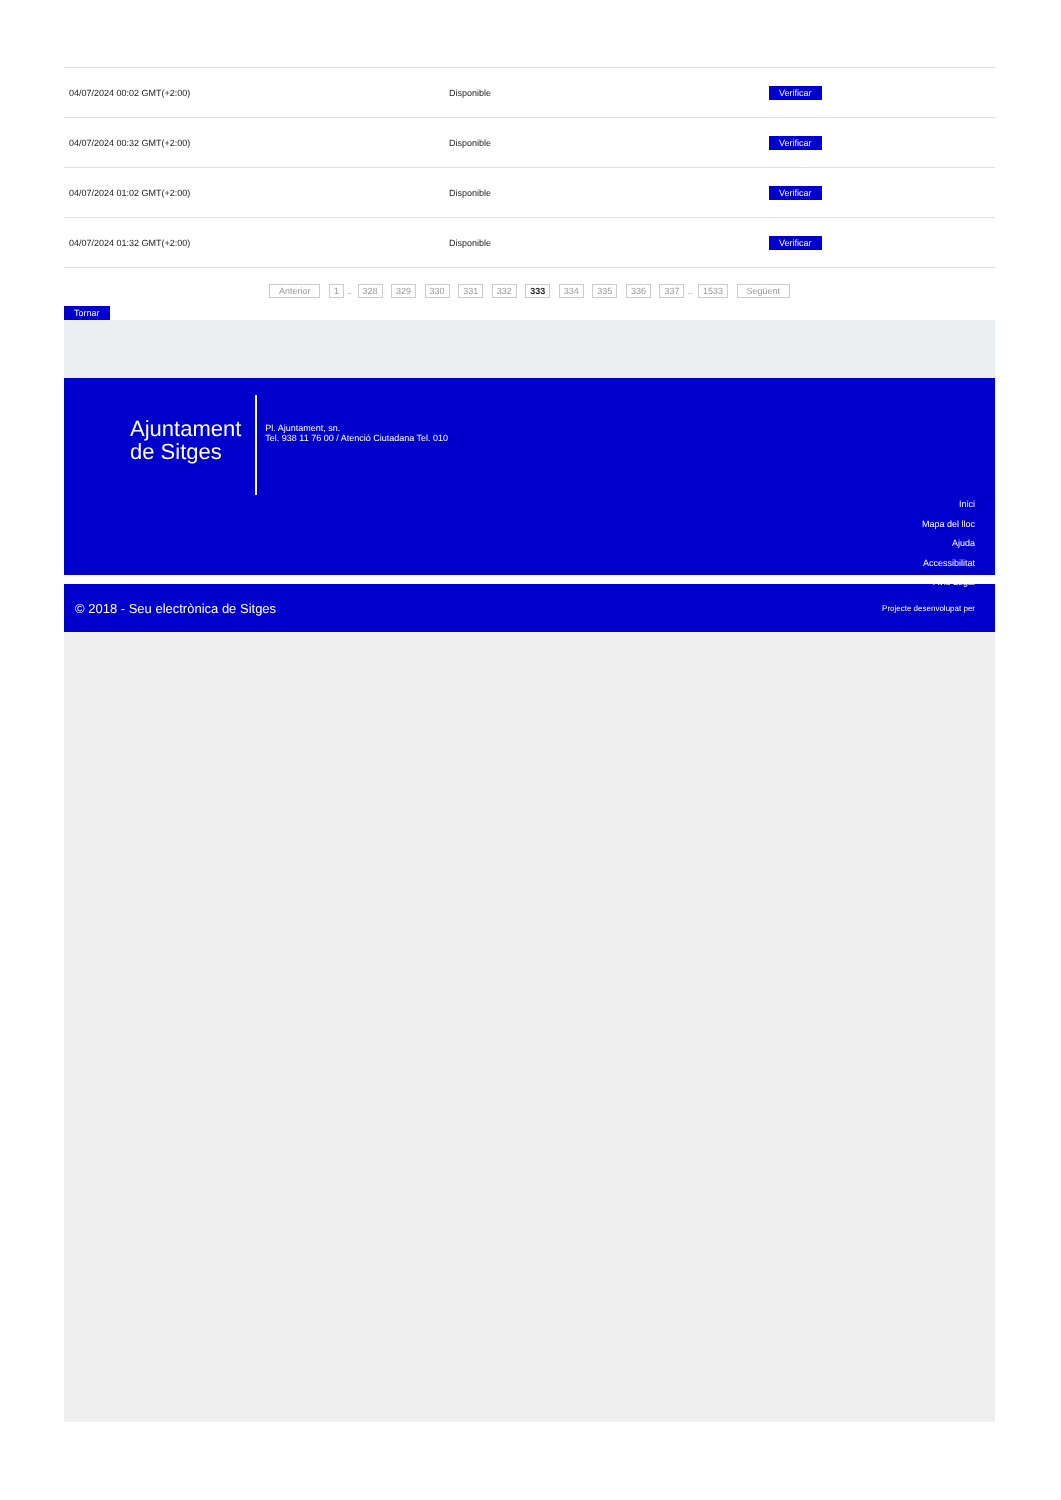| 04/07/2024 00:02 GMT(+2:00) | Disponible | Verificar |
| 04/07/2024 00:32 GMT(+2:00) | Disponible | Verificar |
| 04/07/2024 01:02 GMT(+2:00) | Disponible | Verificar |
| 04/07/2024 01:32 GMT(+2:00) | Disponible | Verificar |
Anterior 1.. 328 329 330 331 332 333 334 335 336 337.. 1533 Següent
Tornar
Ajuntament
de Sitges
Pl. Ajuntament, sn.
Tel. 938 11 76 00 / Atenció Ciutadana Tel. 010
Inici
Mapa del lloc
Ajuda
Accessibilitat
Avís Legal
© 2018 - Seu electrònica de Sitges Projecte desenvolupat per